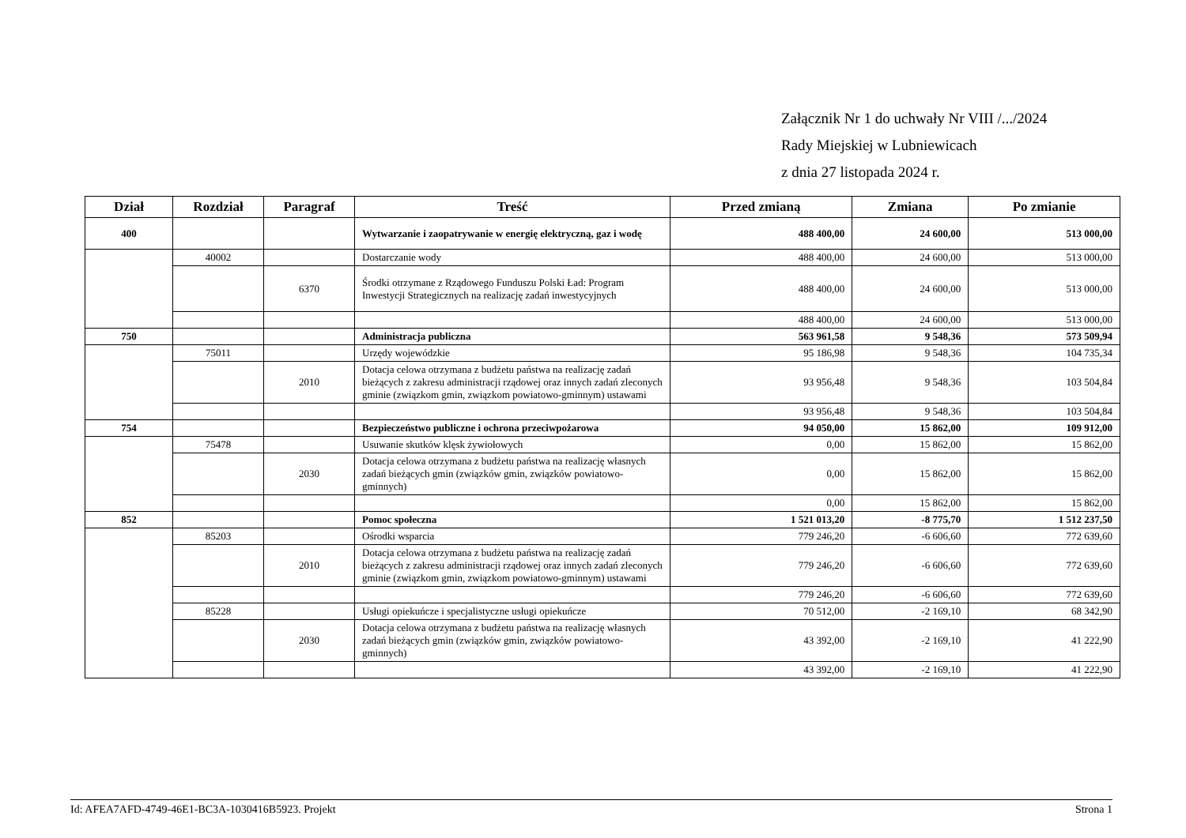Załącznik Nr 1 do uchwały Nr VIII /.../2024
Rady Miejskiej w Lubniewicach
z dnia 27 listopada 2024 r.
| Dział | Rozdział | Paragraf | Treść | Przed zmianą | Zmiana | Po zmianie |
| --- | --- | --- | --- | --- | --- | --- |
| 400 | | | Wytwarzanie i zaopatrywanie w energię elektryczną, gaz i wodę | 488 400,00 | 24 600,00 | 513 000,00 |
| | 40002 | | Dostarczanie wody | 488 400,00 | 24 600,00 | 513 000,00 |
| | | 6370 | Środki otrzymane z Rządowego Funduszu Polski Ład: Program Inwestycji Strategicznych na realizację zadań inwestycyjnych | 488 400,00 | 24 600,00 | 513 000,00 |
| | | | | 488 400,00 | 24 600,00 | 513 000,00 |
| 750 | | | Administracja publiczna | 563 961,58 | 9 548,36 | 573 509,94 |
| | 75011 | | Urzędy wojewódzkie | 95 186,98 | 9 548,36 | 104 735,34 |
| | | 2010 | Dotacja celowa otrzymana z budżetu państwa na realizację zadań bieżących z zakresu administracji rządowej oraz innych zadań zleconych gminie (związkom gmin, związkom powiatowo-gminnym) ustawami | 93 956,48 | 9 548,36 | 103 504,84 |
| | | | | 93 956,48 | 9 548,36 | 103 504,84 |
| 754 | | | Bezpieczeństwo publiczne i ochrona przeciwpożarowa | 94 050,00 | 15 862,00 | 109 912,00 |
| | 75478 | | Usuwanie skutków klęsk żywiołowych | 0,00 | 15 862,00 | 15 862,00 |
| | | 2030 | Dotacja celowa otrzymana z budżetu państwa na realizację własnych zadań bieżących gmin (związków gmin, związków powiatowo-gminnych) | 0,00 | 15 862,00 | 15 862,00 |
| | | | | 0,00 | 15 862,00 | 15 862,00 |
| 852 | | | Pomoc społeczna | 1 521 013,20 | -8 775,70 | 1 512 237,50 |
| | 85203 | | Ośrodki wsparcia | 779 246,20 | -6 606,60 | 772 639,60 |
| | | 2010 | Dotacja celowa otrzymana z budżetu państwa na realizację zadań bieżących z zakresu administracji rządowej oraz innych zadań zleconych gminie (związkom gmin, związkom powiatowo-gminnym) ustawami | 779 246,20 | -6 606,60 | 772 639,60 |
| | | | | 779 246,20 | -6 606,60 | 772 639,60 |
| | 85228 | | Usługi opiekuńcze i specjalistyczne usługi opiekuńcze | 70 512,00 | -2 169,10 | 68 342,90 |
| | | 2030 | Dotacja celowa otrzymana z budżetu państwa na realizację własnych zadań bieżących gmin (związków gmin, związków powiatowo-gminnych) | 43 392,00 | -2 169,10 | 41 222,90 |
| | | | | 43 392,00 | -2 169,10 | 41 222,90 |
Id: AFEA7AFD-4749-46E1-BC3A-1030416B5923. Projekt Strona 1